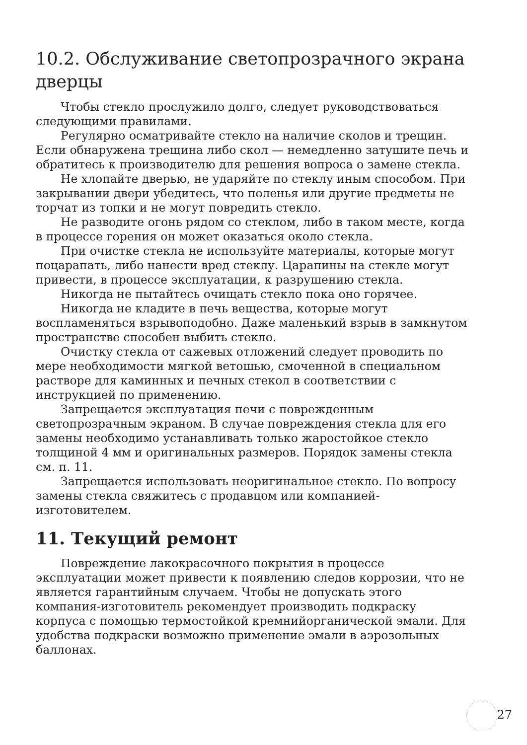10.2. Обслуживание светопрозрачного экрана дверцы
Чтобы стекло прослужило долго, следует руководствоваться следующими правилами.
Регулярно осматривайте стекло на наличие сколов и трещин. Если обнаружена трещина либо скол — немедленно затушите печь и обратитесь к производителю для решения вопроса о замене стекла.
Не хлопайте дверью, не ударяйте по стеклу иным способом. При закрывании двери убедитесь, что поленья или другие предметы не торчат из топки и не могут повредить стекло.
Не разводите огонь рядом со стеклом, либо в таком месте, когда в процессе горения он может оказаться около стекла.
При очистке стекла не используйте материалы, которые могут поцарапать, либо нанести вред стеклу. Царапины на стекле могут привести, в процессе эксплуатации, к разрушению стекла.
Никогда не пытайтесь очищать стекло пока оно горячее.
Никогда не кладите в печь вещества, которые могут воспламеняться взрывоподобно. Даже маленький взрыв в замкнутом пространстве способен выбить стекло.
Очистку стекла от сажевых отложений следует проводить по мере необходимости мягкой ветошью, смоченной в специальном растворе для каминных и печных стекол в соответствии с инструкцией по применению.
Запрещается эксплуатация печи с поврежденным светопрозрачным экраном. В случае повреждения стекла для его замены необходимо устанавливать только жаростойкое стекло толщиной 4 мм и оригинальных размеров. Порядок замены стекла см. п. 11.
Запрещается использовать неоригинальное стекло. По вопросу замены стекла свяжитесь с продавцом или компанией-изготовителем.
11. Текущий ремонт
Повреждение лакокрасочного покрытия в процессе эксплуатации может привести к появлению следов коррозии, что не является гарантийным случаем. Чтобы не допускать этого компания-изготовитель рекомендует производить подкраску корпуса с помощью термостойкой кремнийорганической эмали. Для удобства подкраски возможно применение эмали в аэрозольных баллонах.
27